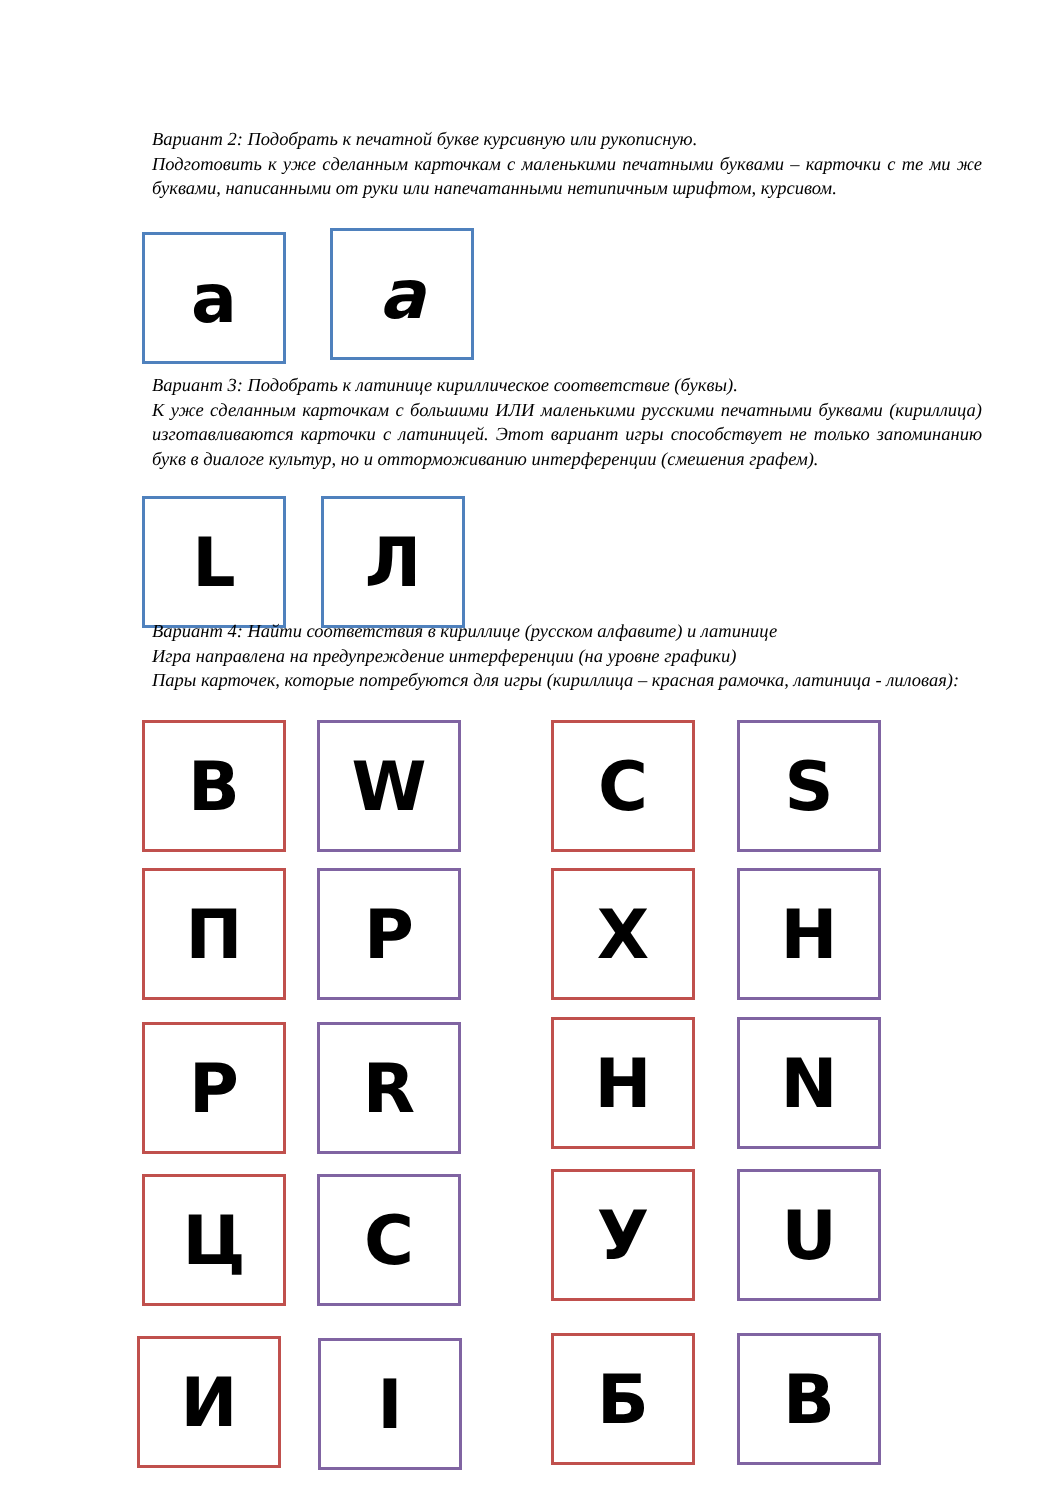Вариант 2: Подобрать к печатной букве курсивную или рукописную.
Подготовить к уже сделанным карточкам с маленькими печатными буквами – карточки с те ми же буквами, написанными от руки или напечатанными нетипичным шрифтом, курсивом.
a a
Вариант 3: Подобрать к латинице кириллическое соответствие (буквы).
К уже сделанным карточкам с большими ИЛИ маленькими русскими печатными буквами (кириллица) изготавливаются карточки с латиницей. Этот вариант игры способствует не только запоминанию букв в диалоге культур, но и отторможиванию интерференции (смешения графем).
L Л
Вариант 4: Найти соответствия в кириллице (русском алфавите) и латинице
Игра направлена на предупреждение интерференции (на уровне графики)
Пары карточек, которые потребуются для игры (кириллица – красная рамочка, латиница - лиловая):
В W С S
П P Х H
Р R Н N
Ц C У U
И I Б B